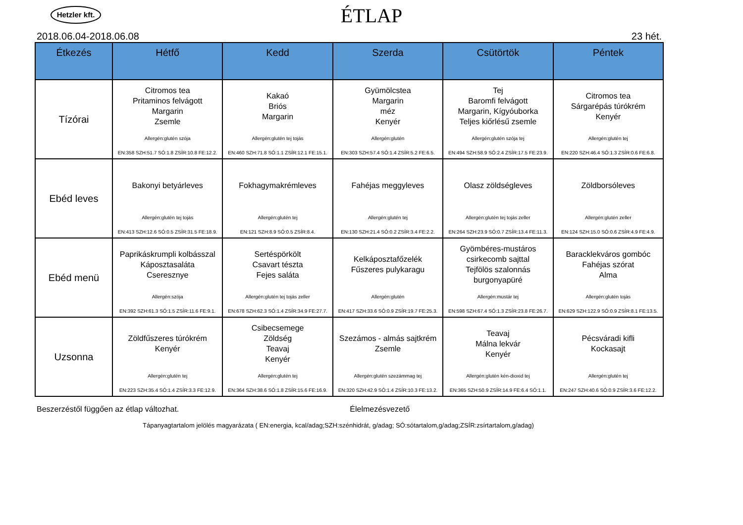Hetzler kft.
ÉTLAP
2018.06.04-2018.06.08 23 hét.
| Étkezés | Hétfő | Kedd | Szerda | Csütörtök | Péntek |
| --- | --- | --- | --- | --- | --- |
| Tízórai | Citromos tea Pritaminos felvágott Margarin Zsemle Allergén:glutén szója EN:358 SZH:51.7 SÓ:1.8 ZSÍR:10.8 FE:12.2. | Kakaó Briós Margarin Allergén:glutén tej tojás EN:460 SZH:71.8 SÓ:1.1 ZSÍR:12.1 FE:15.1. | Gyümölcstea Margarin méz Kenyér Allergén:glutén EN:303 SZH:57.4 SÓ:1.4 ZSÍR:5.2 FE:6.5. | Tej Baromfi felvágott Margarin, Kígyóuborka Teljes kiőrlésű zsemle Allergén:glutén szója tej EN:494 SZH:58.9 SÓ:2.4 ZSÍR:17.5 FE:23.9. | Citromos tea Sárgarépás túrókrém Kenyér Allergén:glutén tej EN:220 SZH:46.4 SÓ:1.3 ZSÍR:0.6 FE:6.8. |
| Ebéd leves | Bakonyi betyárleves Allergén:glutén tej tojás EN:413 SZH:12.6 SÓ:0.5 ZSÍR:31.5 FE:18.9. | Fokhagymakrémleves Allergén:glutén tej EN:121 SZH:8.9 SÓ:0.5 ZSÍR:8.4. | Fahéjas meggyleves Allergén:glutén tej EN:130 SZH:21.4 SÓ:0.2 ZSÍR:3.4 FE:2.2. | Olasz zöldségleves Allergén:glutén tej tojás zeller EN:264 SZH:23.9 SÓ:0.7 ZSÍR:13.4 FE:11.3. | Zöldborsóleves Allergén:glutén zeller EN:124 SZH:15.0 SÓ:0.6 ZSÍR:4.9 FE:4.9. |
| Ebéd menü | Paprikáskrumpli kolbásszal Káposztasaláta Cseresznye Allergén:szója EN:392 SZH:61.3 SÓ:1.5 ZSÍR:11.6 FE:9.1. | Sertéspörkölt Csavart tészta Fejes saláta Allergén:glutén tej tojás zeller EN:678 SZH:62.3 SÓ:1.4 ZSÍR:34.9 FE:27.7. | Kelkáposztafőzelék Fűszeres pulykaragu Allergén:glutén EN:417 SZH:33.6 SÓ:0.9 ZSÍR:19.7 FE:25.3. | Gyömbéres-mustáros csirkecomb sajttal Tejfölös szalonnás burgonyapüré Allergén:mustár tej EN:598 SZH:67.4 SÓ:1.3 ZSÍR:23.8 FE:26.7. | Baracklekváros gombóc Fahéjas szórat Alma Allergén:glutén tojás EN:629 SZH:122.9 SÓ:0.9 ZSÍR:8.1 FE:13.5. |
| Uzsonna | Zöldfűszeres túrókrém Kenyér Allergén:glutén tej EN:223 SZH:35.4 SÓ:1.4 ZSÍR:3.3 FE:12.9. | Csibecsemege Zöldség Teavaj Kenyér Allergén:glutén tej EN:364 SZH:38.6 SÓ:1.8 ZSÍR:15.6 FE:16.9. | Szezámos - almás sajtkrém Zsemle Allergén:glutén szezámmag tej EN:320 SZH:42.9 SÓ:1.4 ZSÍR:10.3 FE:13.2. | Teavaj Málna lekvár Kenyér Allergén:glutén kén-dioxid tej EN:365 SZH:50.9 ZSÍR:14.9 FE:6.4 SÓ:1.1. | Pécsváradi kifli Kockasajt Allergén:glutén tej EN:247 SZH:40.6 SÓ:0.9 ZSÍR:3.6 FE:12.2. |
Beszerzéstől függően az étlap változhat. Élelmezésvezető
Tápanyagtartalom jelölés magyarázata ( EN:energia, kcal/adag;SZH:szénhidrát, g/adag; SÓ:sótartalom,g/adag;ZSÍR:zsírtartalom,g/adag)